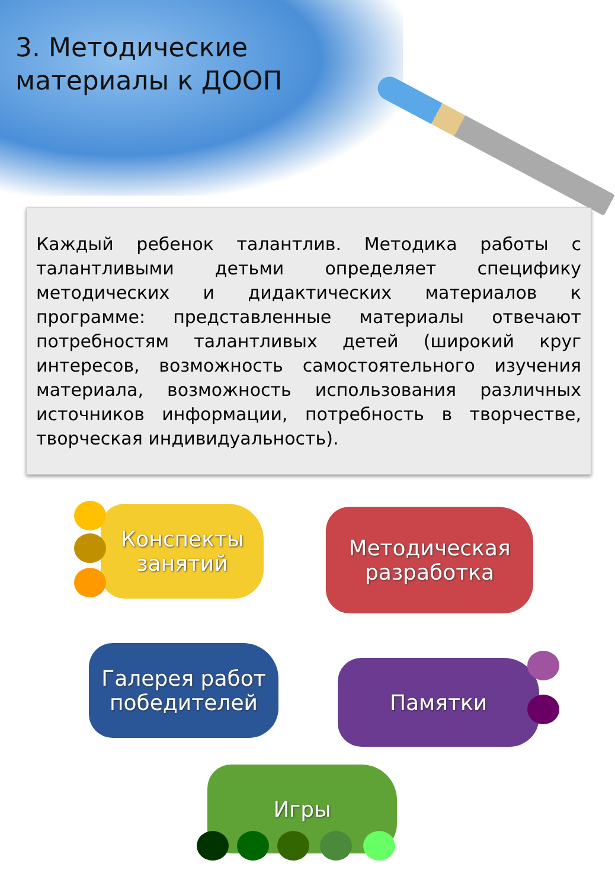3. Методические
материалы к ДООП
Каждый ребенок талантлив. Методика работы с талантливыми детьми определяет специфику методических и дидактических материалов к программе: представленные материалы отвечают потребностям талантливых детей (широкий круг интересов, возможность самостоятельного изучения материала, возможность использования различных источников информации, потребность в творчестве, творческая индивидуальность).
Конспекты
занятий
Методическая
разработка
Галерея работ
победителей
Памятки
Игры